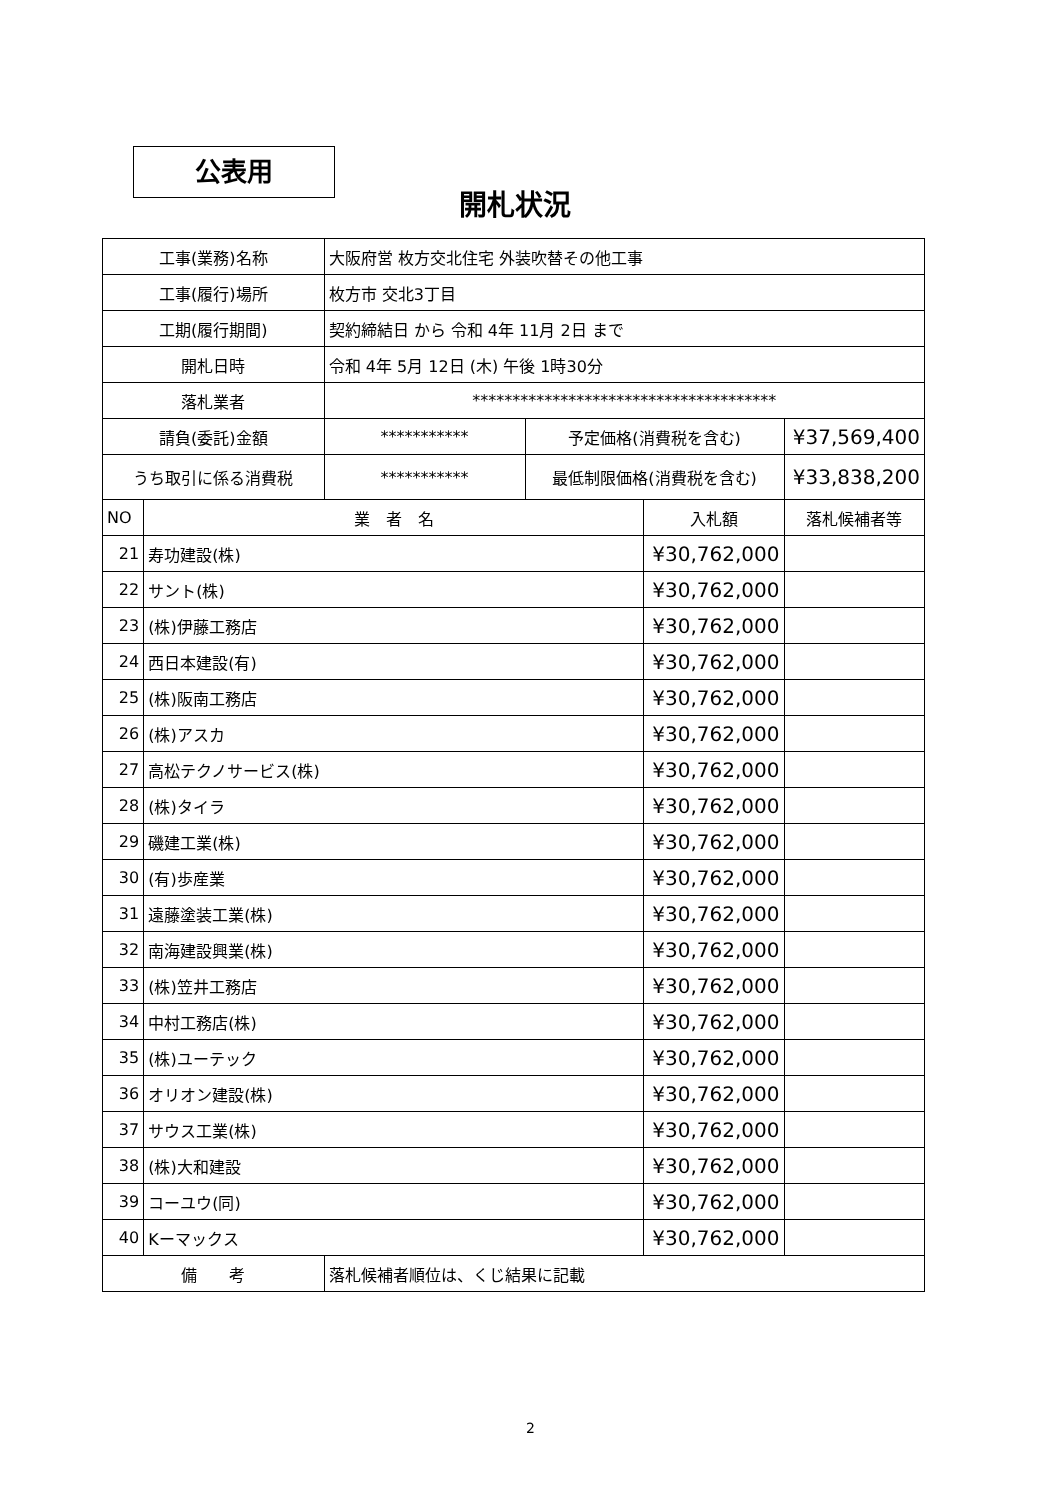公表用
開札状況
| 工事(業務)名称 | | 大阪府営 枚方交北住宅 外装吹替その他工事 | | | |
| 工事(履行)場所 | | 枚方市 交北3丁目 | | | |
| 工期(履行期間) | | 契約締結日 から 令和 4年 11月 2日 まで | | | |
| 開札日時 | | 令和 4年 5月 12日 (木) 午後 1時30分 | | | |
| 落札業者 | | ************************************** | | | |
| 請負(委託)金額 | | *********** | 予定価格(消費税を含む) | | ¥37,569,400 |
| うち取引に係る消費税 | | *********** | 最低制限価格(消費税を含む) | | ¥33,838,200 |
| NO | 業 者 名 | | | 入札額 | 落札候補者等 |
| 21 | 寿功建設(株) | | | ¥30,762,000 | |
| 22 | サント(株) | | | ¥30,762,000 | |
| 23 | (株)伊藤工務店 | | | ¥30,762,000 | |
| 24 | 西日本建設(有) | | | ¥30,762,000 | |
| 25 | (株)阪南工務店 | | | ¥30,762,000 | |
| 26 | (株)アスカ | | | ¥30,762,000 | |
| 27 | 高松テクノサービス(株) | | | ¥30,762,000 | |
| 28 | (株)タイラ | | | ¥30,762,000 | |
| 29 | 磯建工業(株) | | | ¥30,762,000 | |
| 30 | (有)歩産業 | | | ¥30,762,000 | |
| 31 | 遠藤塗装工業(株) | | | ¥30,762,000 | |
| 32 | 南海建設興業(株) | | | ¥30,762,000 | |
| 33 | (株)笠井工務店 | | | ¥30,762,000 | |
| 34 | 中村工務店(株) | | | ¥30,762,000 | |
| 35 | (株)ユーテック | | | ¥30,762,000 | |
| 36 | オリオン建設(株) | | | ¥30,762,000 | |
| 37 | サウス工業(株) | | | ¥30,762,000 | |
| 38 | (株)大和建設 | | | ¥30,762,000 | |
| 39 | コーユウ(同) | | | ¥30,762,000 | |
| 40 | Kーマックス | | | ¥30,762,000 | |
| 備 考 | | 落札候補者順位は、くじ結果に記載 | | | |
2